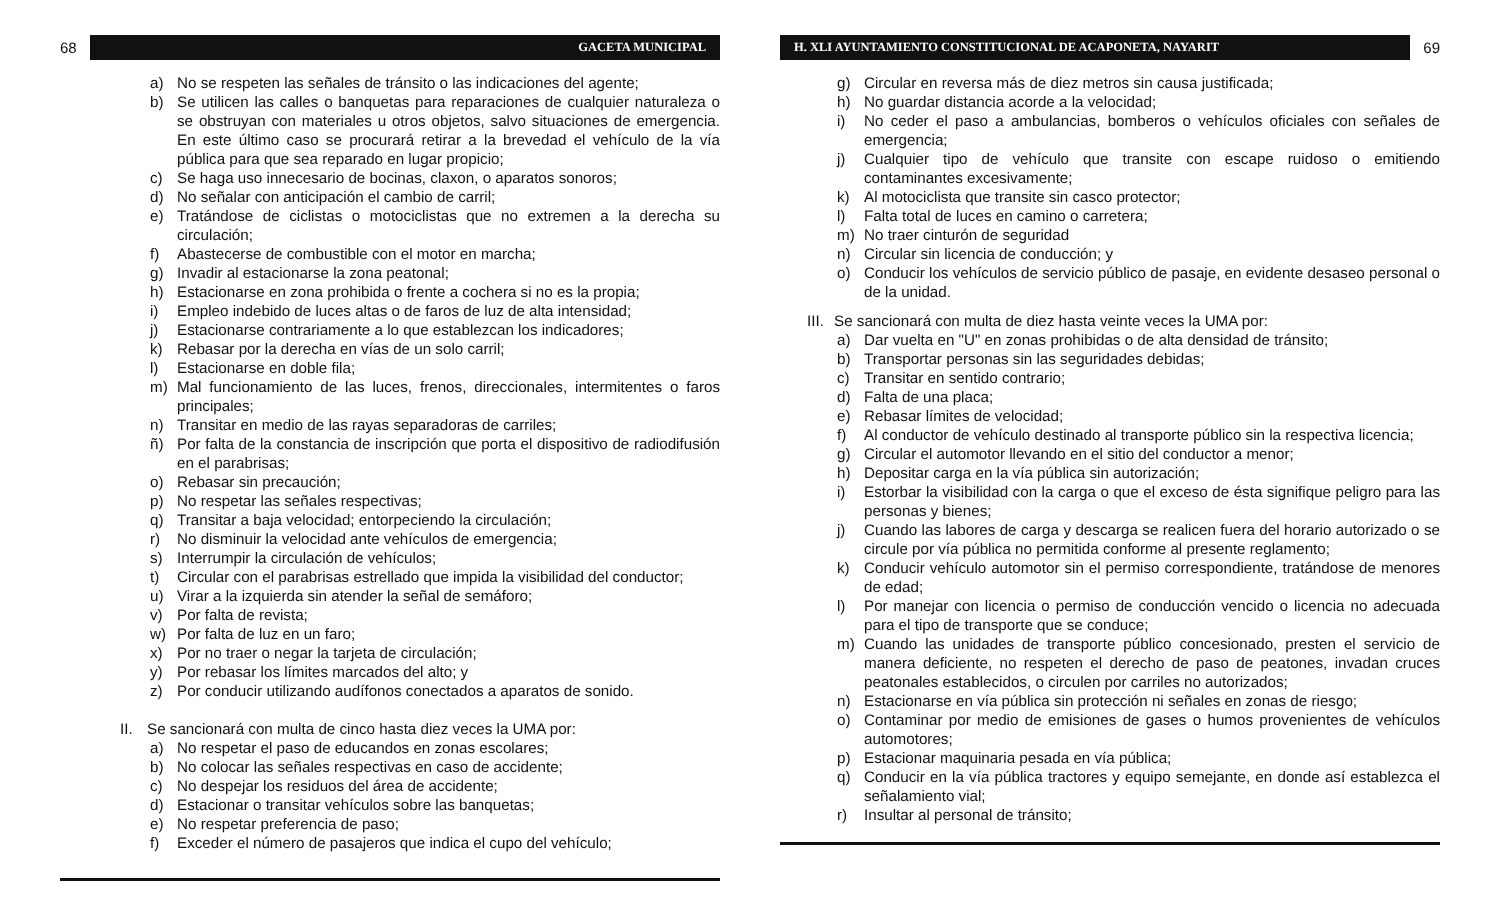68
GACETA MUNICIPAL
a) No se respeten las señales de tránsito o las indicaciones del agente;
b) Se utilicen las calles o banquetas para reparaciones de cualquier naturaleza o se obstruyan con materiales u otros objetos, salvo situaciones de emergencia. En este último caso se procurará retirar a la brevedad el vehículo de la vía pública para que sea reparado en lugar propicio;
c) Se haga uso innecesario de bocinas, claxon, o aparatos sonoros;
d) No señalar con anticipación el cambio de carril;
e) Tratándose de ciclistas o motociclistas que no extremen a la derecha su circulación;
f) Abastecerse de combustible con el motor en marcha;
g) Invadir al estacionarse la zona peatonal;
h) Estacionarse en zona prohibida o frente a cochera si no es la propia;
i) Empleo indebido de luces altas o de faros de luz de alta intensidad;
j) Estacionarse contrariamente a lo que establezcan los indicadores;
k) Rebasar por la derecha en vías de un solo carril;
l) Estacionarse en doble fila;
m) Mal funcionamiento de las luces, frenos, direccionales, intermitentes o faros principales;
n) Transitar en medio de las rayas separadoras de carriles;
ñ) Por falta de la constancia de inscripción que porta el dispositivo de radiodifusión en el parabrisas;
o) Rebasar sin precaución;
p) No respetar las señales respectivas;
q) Transitar a baja velocidad; entorpeciendo la circulación;
r) No disminuir la velocidad ante vehículos de emergencia;
s) Interrumpir la circulación de vehículos;
t) Circular con el parabrisas estrellado que impida la visibilidad del conductor;
u) Virar a la izquierda sin atender la señal de semáforo;
v) Por falta de revista;
w) Por falta de luz en un faro;
x) Por no traer o negar la tarjeta de circulación;
y) Por rebasar los límites marcados del alto; y
z) Por conducir utilizando audífonos conectados a aparatos de sonido.
II. Se sancionará con multa de cinco hasta diez veces la UMA por:
a) No respetar el paso de educandos en zonas escolares;
b) No colocar las señales respectivas en caso de accidente;
c) No despejar los residuos del área de accidente;
d) Estacionar o transitar vehículos sobre las banquetas;
e) No respetar preferencia de paso;
f) Exceder el número de pasajeros que indica el cupo del vehículo;
H. XLI AYUNTAMIENTO CONSTITUCIONAL DE ACAPONETA, NAYARIT
69
g) Circular en reversa más de diez metros sin causa justificada;
h) No guardar distancia acorde a la velocidad;
i) No ceder el paso a ambulancias, bomberos o vehículos oficiales con señales de emergencia;
j) Cualquier tipo de vehículo que transite con escape ruidoso o emitiendo contaminantes excesivamente;
k) Al motociclista que transite sin casco protector;
l) Falta total de luces en camino o carretera;
m) No traer cinturón de seguridad
n) Circular sin licencia de conducción; y
o) Conducir los vehículos de servicio público de pasaje, en evidente desaseo personal o de la unidad.
III. Se sancionará con multa de diez hasta veinte veces la UMA por:
a) Dar vuelta en "U" en zonas prohibidas o de alta densidad de tránsito;
b) Transportar personas sin las seguridades debidas;
c) Transitar en sentido contrario;
d) Falta de una placa;
e) Rebasar límites de velocidad;
f) Al conductor de vehículo destinado al transporte público sin la respectiva licencia;
g) Circular el automotor llevando en el sitio del conductor a menor;
h) Depositar carga en la vía pública sin autorización;
i) Estorbar la visibilidad con la carga o que el exceso de ésta signifique peligro para las personas y bienes;
j) Cuando las labores de carga y descarga se realicen fuera del horario autorizado o se circule por vía pública no permitida conforme al presente reglamento;
k) Conducir vehículo automotor sin el permiso correspondiente, tratándose de menores de edad;
l) Por manejar con licencia o permiso de conducción vencido o licencia no adecuada para el tipo de transporte que se conduce;
m) Cuando las unidades de transporte público concesionado, presten el servicio de manera deficiente, no respeten el derecho de paso de peatones, invadan cruces peatonales establecidos, o circulen por carriles no autorizados;
n) Estacionarse en vía pública sin protección ni señales en zonas de riesgo;
o) Contaminar por medio de emisiones de gases o humos provenientes de vehículos automotores;
p) Estacionar maquinaria pesada en vía pública;
q) Conducir en la vía pública tractores y equipo semejante, en donde así establezca el señalamiento vial;
r) Insultar al personal de tránsito;